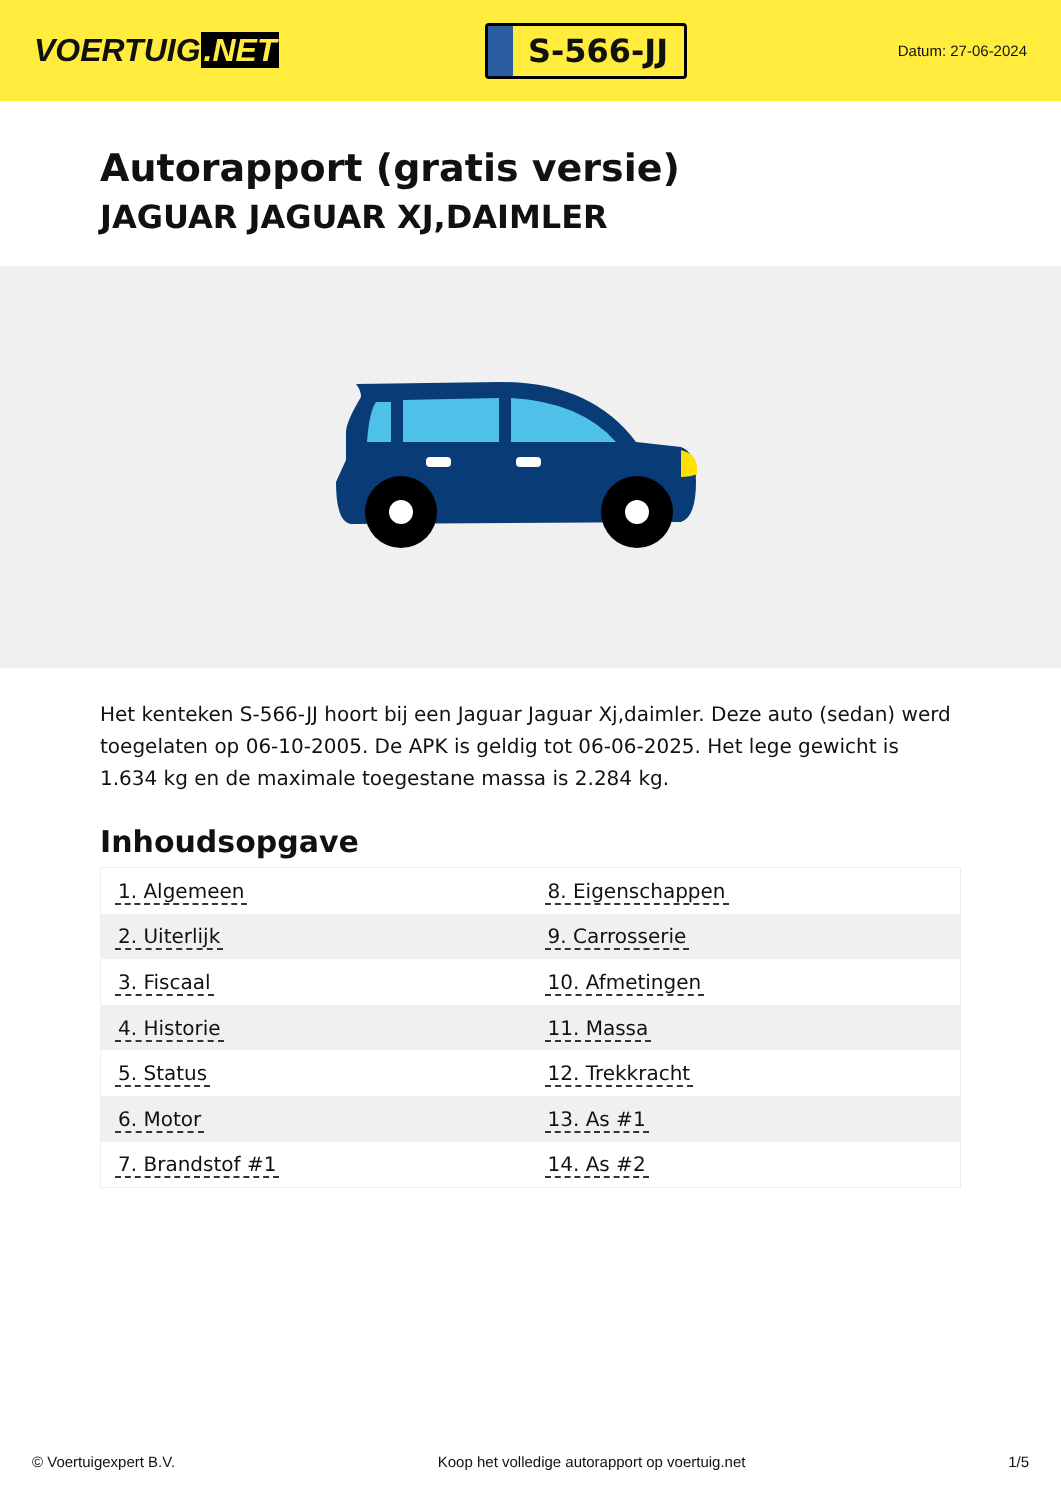VOERTUIG.NET
S-566-JJ
Datum: 27-06-2024
Autorapport (gratis versie)
JAGUAR JAGUAR XJ,DAIMLER
Het kenteken S-566-JJ hoort bij een Jaguar Jaguar Xj,daimler. Deze auto (sedan) werd toegelaten op 06-10-2005. De APK is geldig tot 06-06-2025. Het lege gewicht is 1.634 kg en de maximale toegestane massa is 2.284 kg.
Inhoudsopgave
| 1. Algemeen | 8. Eigenschappen |
| 2. Uiterlijk | 9. Carrosserie |
| 3. Fiscaal | 10. Afmetingen |
| 4. Historie | 11. Massa |
| 5. Status | 12. Trekkracht |
| 6. Motor | 13. As #1 |
| 7. Brandstof #1 | 14. As #2 |
© Voertuigexpert B.V. Koop het volledige autorapport op voertuig.net 1/5